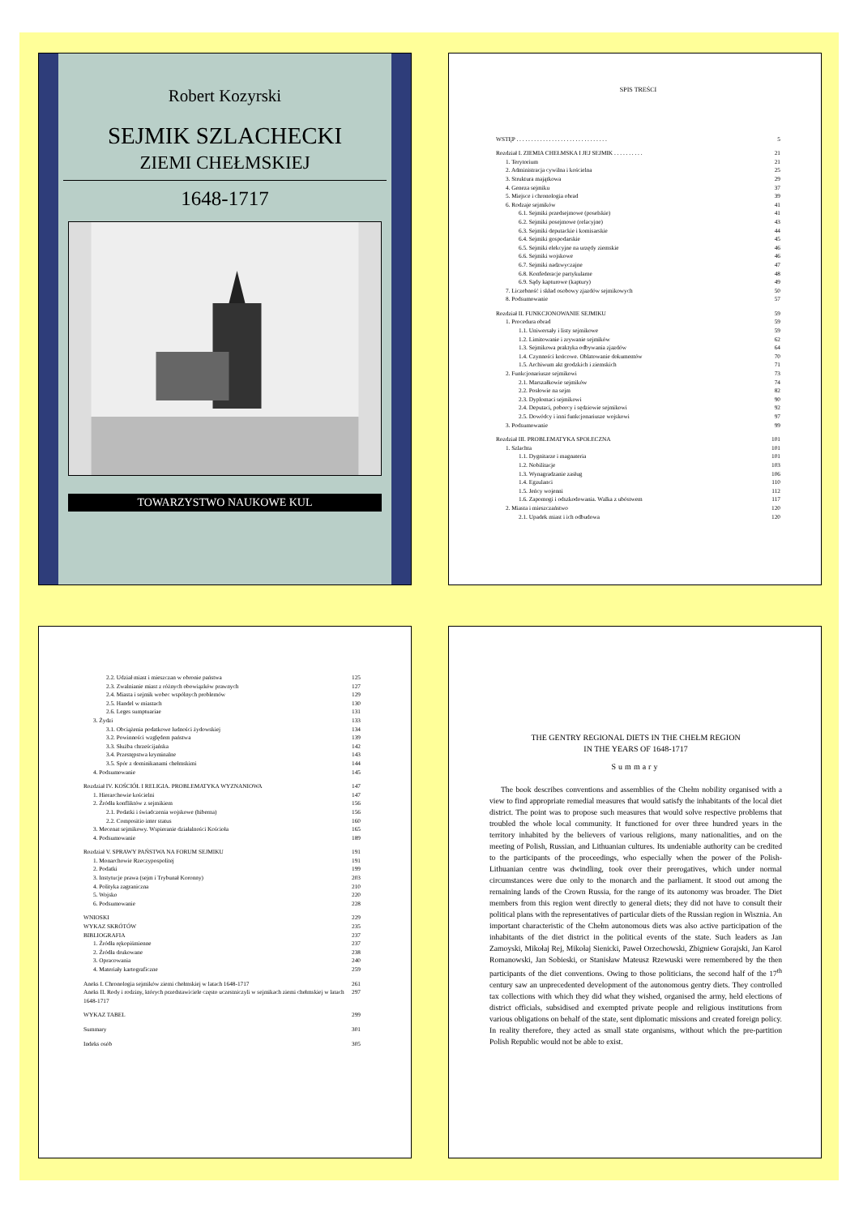Robert Kozyrski
SEJMIK SZLACHECKI
ZIEMI CHEŁMSKIEJ
1648-1717
TOWARZYSTWO NAUKOWE KUL
SPIS TREŚCI
| WSTĘP . . . . . . . . . . . . . . . . . . . . . . . . . . . . . . . | 5 |
| Rozdział I. ZIEMIA CHEŁMSKA I JEJ SEJMIK . . . . . . . . . . | 21 |
| 1. Terytorium | 21 |
| 2. Administracja cywilna i kościelna | 25 |
| 3. Struktura majątkowa | 29 |
| 4. Geneza sejmiku | 37 |
| 5. Miejsce i chronologia obrad | 39 |
| 6. Rodzaje sejmików | 41 |
| 6.1. Sejmiki przedsejmowe (poselskie) | 41 |
| 6.2. Sejmiki posejmowe (relacyjne) | 43 |
| 6.3. Sejmiki deputackie i komisarskie | 44 |
| 6.4. Sejmiki gospodarskie | 45 |
| 6.5. Sejmiki elekcyjne na urzędy ziemskie | 46 |
| 6.6. Sejmiki wojskowe | 46 |
| 6.7. Sejmiki nadzwyczajne | 47 |
| 6.8. Konfederacje partykularne | 48 |
| 6.9. Sądy kapturowe (kaptury) | 49 |
| 7. Liczebność i skład osobowy zjazdów sejmikowych | 50 |
| 8. Podsumowanie | 57 |
| Rozdział II. FUNKCJONOWANIE SEJMIKU | 59 |
| 1. Procedura obrad | 59 |
| 1.1. Uniwersały i listy sejmikowe | 59 |
| 1.2. Limitowanie i zrywanie sejmików | 62 |
| 1.3. Sejmikowa praktyka odbywania zjazdów | 64 |
| 1.4. Czynności końcowe. Oblatowanie dokumentów | 70 |
| 1.5. Archiwum akt grodzkich i ziemskich | 71 |
| 2. Funkcjonariusze sejmikowi | 73 |
| 2.1. Marszałkowie sejmików | 74 |
| 2.2. Posłowie na sejm | 82 |
| 2.3. Dyplomaci sejmikowi | 90 |
| 2.4. Deputaci, poborcy i sędziowie sejmikowi | 92 |
| 2.5. Dowódcy i inni funkcjonariusze wojskowi | 97 |
| 3. Podsumowanie | 99 |
| Rozdział III. PROBLEMATYKA SPOŁECZNA | 101 |
| 1. Szlachta | 101 |
| 1.1. Dygnitarze i magnateria | 101 |
| 1.2. Nobilitacje | 103 |
| 1.3. Wynagradzanie zasług | 106 |
| 1.4. Egzulanci | 110 |
| 1.5. Jeńcy wojenni | 112 |
| 1.6. Zapomogi i odszkodowania. Walka z ubóstwem | 117 |
| 2. Miasta i mieszczaństwo | 120 |
| 2.1. Upadek miast i ich odbudowa | 120 |
| 2.2. Udział miast i mieszczan w obronie państwa | 125 |
| 2.3. Zwalnianie miast z różnych obowiązków prawnych | 127 |
| 2.4. Miasta i sejmik wobec wspólnych problemów | 129 |
| 2.5. Handel w miastach | 130 |
| 2.6. Leges sumptuariae | 131 |
| 3. Żydzi | 133 |
| 3.1. Obciążenia podatkowe ludności żydowskiej | 134 |
| 3.2. Powinności względem państwa | 139 |
| 3.3. Służba chrześcijańska | 142 |
| 3.4. Przestępstwa kryminalne | 143 |
| 3.5. Spór z dominikanami chełmskimi | 144 |
| 4. Podsumowanie | 145 |
| Rozdział IV. KOŚCIÓŁ I RELIGIA. PROBLEMATYKA WYZNANIOWA | 147 |
| 1. Hierarchowie kościelni | 147 |
| 2. Źródła konfliktów z sejmikiem | 156 |
| 2.1. Podatki i świadczenia wojskowe (hiberna) | 156 |
| 2.2. Compositio inter status | 160 |
| 3. Mecenat sejmikowy. Wspieranie działalności Kościoła | 165 |
| 4. Podsumowanie | 189 |
| Rozdział V. SPRAWY PAŃSTWA NA FORUM SEJMIKU | 191 |
| 1. Monarchowie Rzeczypospolitej | 191 |
| 2. Podatki | 199 |
| 3. Instytucje prawa (sejm i Trybunał Koronny) | 203 |
| 4. Polityka zagraniczna | 210 |
| 5. Wojsko | 220 |
| 6. Podsumowanie | 228 |
| WNIOSKI | 229 |
| WYKAZ SKRÓTÓW | 235 |
| BIBLIOGRAFIA | 237 |
| 1. Źródła rękopiśmienne | 237 |
| 2. Źródła drukowane | 238 |
| 3. Opracowania | 240 |
| 4. Materiały kartograficzne | 259 |
| Aneks I. Chronologia sejmików ziemi chełmskiej w latach 1648-1717 | 261 |
| Aneks II. Rody i rodziny, których przedstawiciele często uczestniczyli w sejmikach ziemi chełmskiej w latach 1648-1717 | 297 |
| WYKAZ TABEL | 299 |
| Summary | 301 |
| Indeks osób | 305 |
THE GENTRY REGIONAL DIETS IN THE CHEŁM REGION
IN THE YEARS OF 1648-1717
Summary
The book describes conventions and assemblies of the Chełm nobility organised with a view to find appropriate remedial measures that would satisfy the inhabitants of the local diet district. The point was to propose such measures that would solve respective problems that troubled the whole local community. It functioned for over three hundred years in the territory inhabited by the believers of various religions, many nationalities, and on the meeting of Polish, Russian, and Lithuanian cultures. Its undeniable authority can be credited to the participants of the proceedings, who especially when the power of the Polish-Lithuanian centre was dwindling, took over their prerogatives, which under normal circumstances were due only to the monarch and the parliament. It stood out among the remaining lands of the Crown Russia, for the range of its autonomy was broader. The Diet members from this region went directly to general diets; they did not have to consult their political plans with the representatives of particular diets of the Russian region in Wisznia. An important characteristic of the Chełm autonomous diets was also active participation of the inhabitants of the diet district in the political events of the state. Such leaders as Jan Zamoyski, Mikołaj Rej, Mikołaj Sienicki, Paweł Orzechowski, Zbigniew Gorajski, Jan Karol Romanowski, Jan Sobieski, or Stanisław Mateusz Rzewuski were remembered by the then participants of the diet conventions. Owing to those politicians, the second half of the 17<sup>th</sup> century saw an unprecedented development of the autonomous gentry diets. They controlled tax collections with which they did what they wished, organised the army, held elections of district officials, subsidised and exempted private people and religious institutions from various obligations on behalf of the state, sent diplomatic missions and created foreign policy. In reality therefore, they acted as small state organisms, without which the pre-partition Polish Republic would not be able to exist.